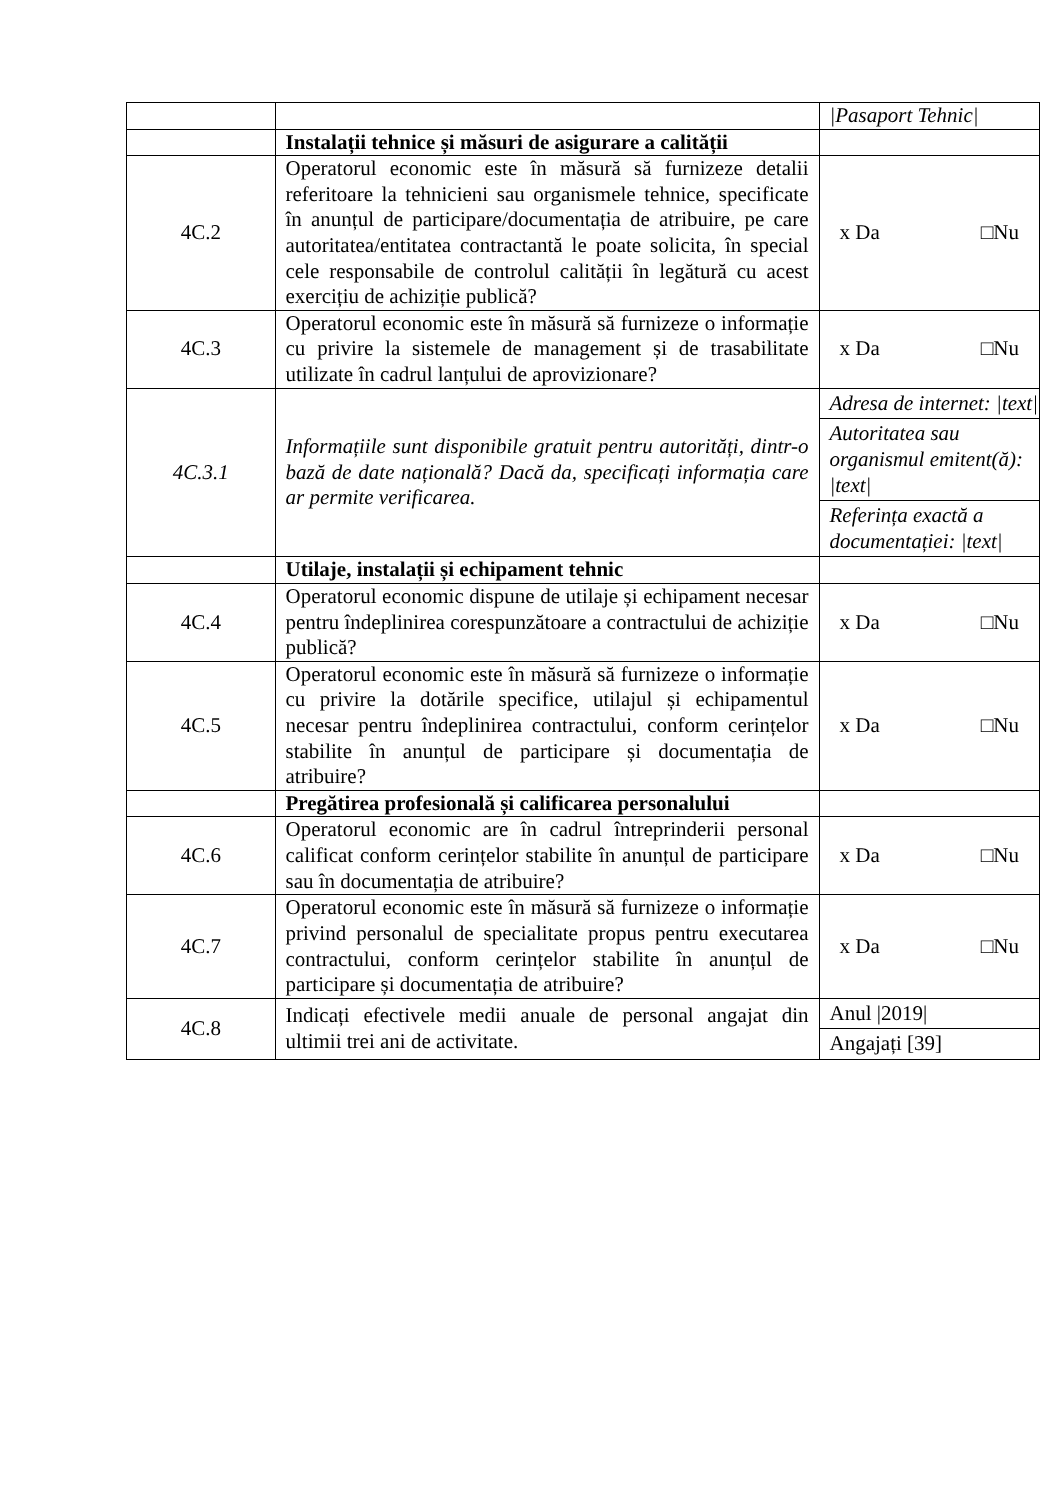| | | /Pasaport Tehnic/ |
| | Instalații tehnice și măsuri de asigurare a calității | |
| 4C.2 | Operatorul economic este în măsură să furnizeze detalii referitoare la tehnicieni sau organismele tehnice, specificate în anunțul de participare/documentația de atribuire, pe care autoritatea/entitatea contractantă le poate solicita, în special cele responsabile de controlul calității în legătură cu acest exercițiu de achiziție publică? | x Da □Nu |
| 4C.3 | Operatorul economic este în măsură să furnizeze o informație cu privire la sistemele de management și de trasabilitate utilizate în cadrul lanțului de aprovizionare? | x Da □Nu |
| 4C.3.1 | Informațiile sunt disponibile gratuit pentru autorități, dintr-o bază de date națională? Dacă da, specificați informația care ar permite verificarea. | Adresa de internet: /text/ Autoritatea sau organismul emitent(ă): /text/ Referința exactă a documentației: /text/ |
| | Utilaje, instalații și echipament tehnic | |
| 4C.4 | Operatorul economic dispune de utilaje și echipament necesar pentru îndeplinirea corespunzătoare a contractului de achiziție publică? | x Da □Nu |
| 4C.5 | Operatorul economic este în măsură să furnizeze o informație cu privire la dotările specifice, utilajul și echipamentul necesar pentru îndeplinirea contractului, conform cerințelor stabilite în anunțul de participare și documentația de atribuire? | x Da □Nu |
| | Pregătirea profesională și calificarea personalului | |
| 4C.6 | Operatorul economic are în cadrul întreprinderii personal calificat conform cerințelor stabilite în anunțul de participare sau în documentația de atribuire? | x Da □Nu |
| 4C.7 | Operatorul economic este în măsură să furnizeze o informație privind personalul de specialitate propus pentru executarea contractului, conform cerințelor stabilite în anunțul de participare și documentația de atribuire? | x Da □Nu |
| 4C.8 | Indicați efectivele medii anuale de personal angajat din ultimii trei ani de activitate. | Anul /2019/ Angajați [39] |